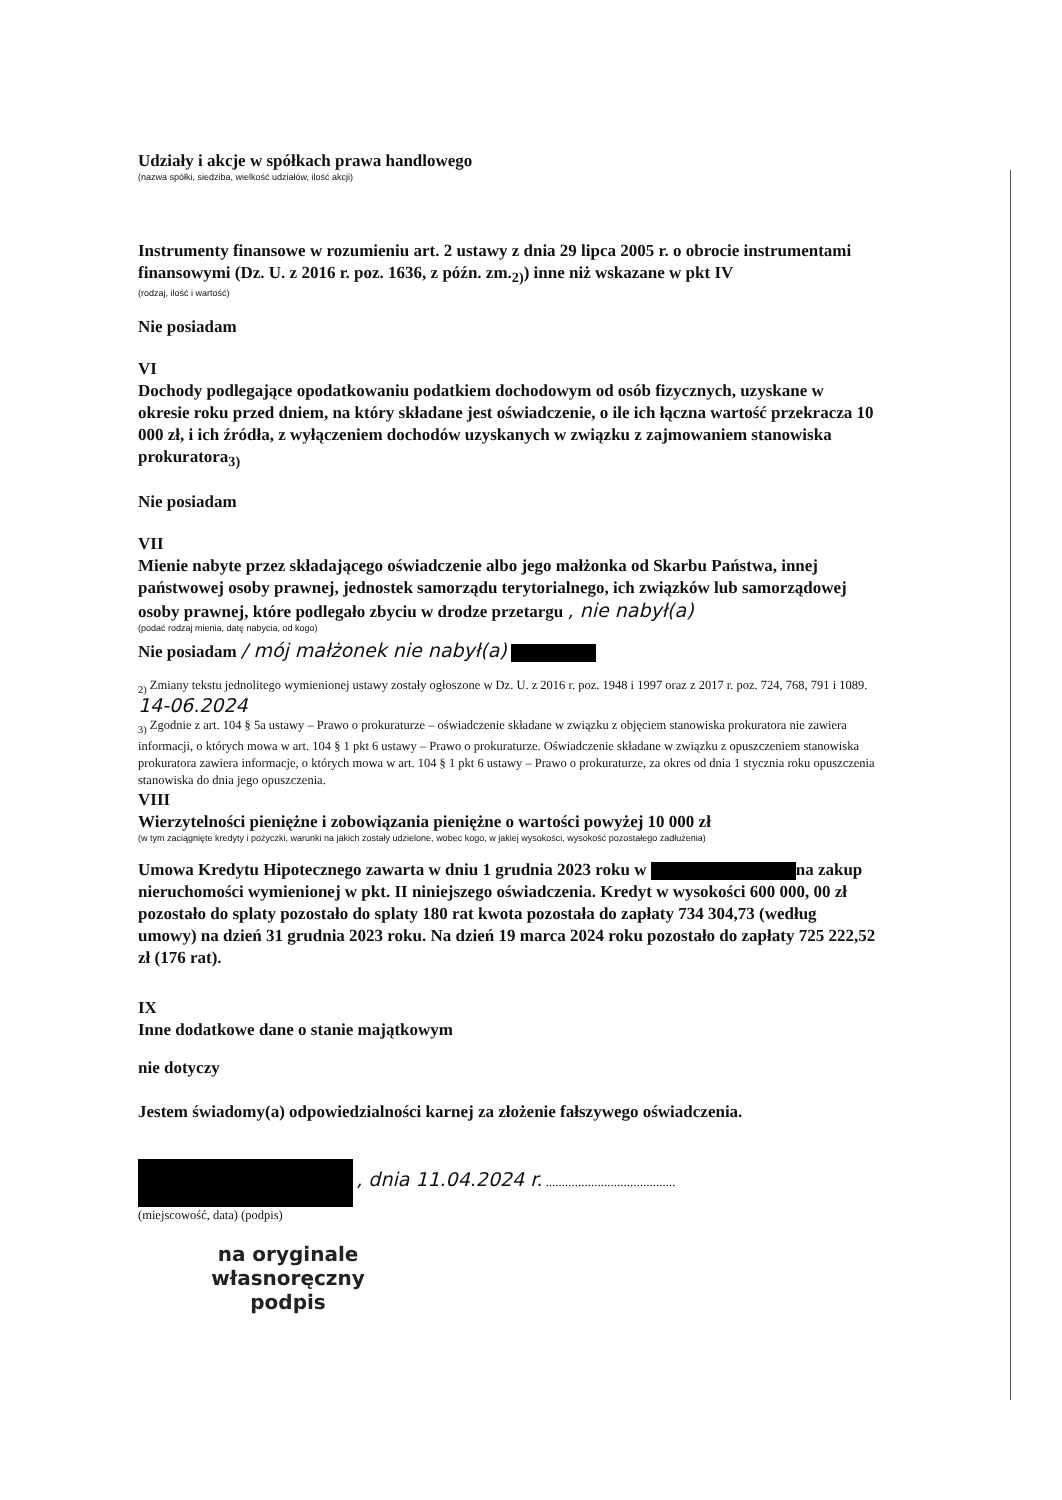Udziały i akcje w spółkach prawa handlowego
(nazwa spółki, siedziba, wielkość udziałów, ilość akcji)
Instrumenty finansowe w rozumieniu art. 2 ustawy z dnia 29 lipca 2005 r. o obrocie instrumentami finansowymi (Dz. U. z 2016 r. poz. 1636, z późn. zm.<sub>2)</sub>) inne niż wskazane w pkt IV
(rodzaj, ilość i wartość)
Nie posiadam
VI
Dochody podlegające opodatkowaniu podatkiem dochodowym od osób fizycznych, uzyskane w okresie roku przed dniem, na który składane jest oświadczenie, o ile ich łączna wartość przekracza 10 000 zł, i ich źródła, z wyłączeniem dochodów uzyskanych w związku z zajmowaniem stanowiska prokuratora<sub>3)</sub>
Nie posiadam
VII
Mienie nabyte przez składającego oświadczenie albo jego małżonka od Skarbu Państwa, innej państwowej osoby prawnej, jednostek samorządu terytorialnego, ich związków lub samorządowej osoby prawnej, które podlegało zbyciu w drodze przetargu , nie nabył(a)
(podać rodzaj mienia, datę nabycia, od kogo)
Nie posiadam / mój małżonek nie nabył(a)
<sub>2)</sub> Zmiany tekstu jednolitego wymienionej ustawy zostały ogłoszone w Dz. U. z 2016 r. poz. 1948 i 1997 oraz z 2017 r. poz. 724, 768, 791 i 1089. 14-06.2024
<sub>3)</sub> Zgodnie z art. 104 § 5a ustawy – Prawo o prokuraturze – oświadczenie składane w związku z objęciem stanowiska prokuratora nie zawiera informacji, o których mowa w art. 104 § 1 pkt 6 ustawy – Prawo o prokuraturze. Oświadczenie składane w związku z opuszczeniem stanowiska prokuratora zawiera informacje, o których mowa w art. 104 § 1 pkt 6 ustawy – Prawo o prokuraturze, za okres od dnia 1 stycznia roku opuszczenia stanowiska do dnia jego opuszczenia.
VIII
Wierzytelności pieniężne i zobowiązania pieniężne o wartości powyżej 10 000 zł
(w tym zaciągnięte kredyty i pożyczki, warunki na jakich zostały udzielone, wobec kogo, w jakiej wysokości, wysokość pozostałego zadłużenia)
Umowa Kredytu Hipotecznego zawarta w dniu 1 grudnia 2023 roku w na zakup nieruchomości wymienionej w pkt. II niniejszego oświadczenia. Kredyt w wysokości 600 000, 00 zł pozostało do splaty pozostało do splaty 180 rat kwota pozostała do zapłaty 734 304,73 (według umowy) na dzień 31 grudnia 2023 roku. Na dzień 19 marca 2024 roku pozostało do zapłaty 725 222,52 zł (176 rat).
IX
Inne dodatkowe dane o stanie majątkowym
nie dotyczy
Jestem świadomy(a) odpowiedzialności karnej za złożenie fałszywego oświadczenia.
, dnia 11.04.2024 r. ........................................
(miejscowość, data) (podpis)
na oryginale
własnoręczny podpis